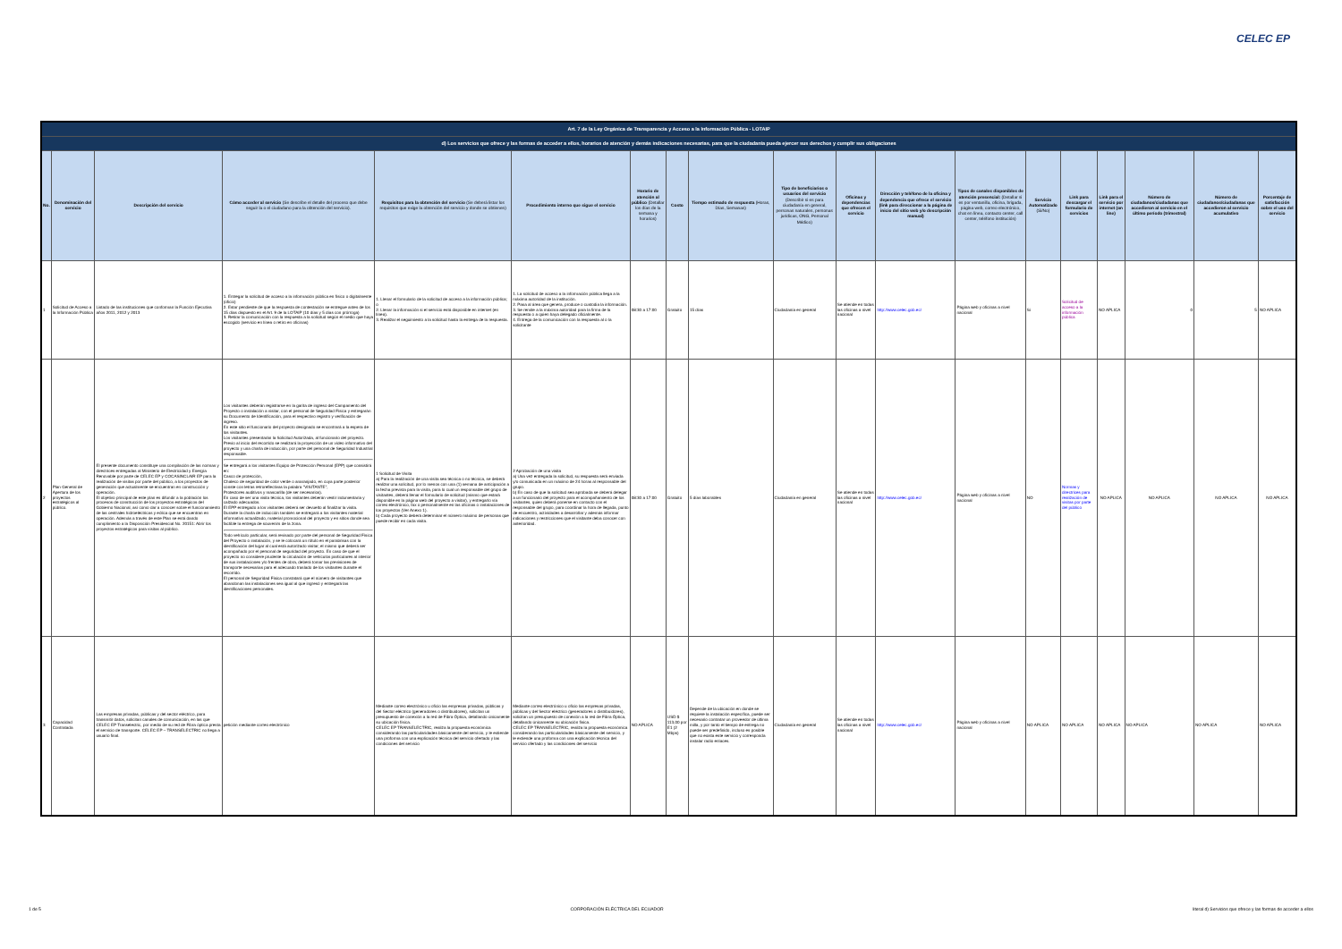CELEC EP
| Art. 7 de la Ley Orgánica de Transparencia y Acceso a la Información Pública - LOTAIP | | | | | | | | | | | | | | | | | | |
| d) Los servicios que ofrece y las formas de acceder a ellos, horarios de atención y demás indicaciones necesarias, para que la ciudadanía pueda ejercer sus derechos y cumplir sus obligaciones | | | | | | | | | | | | | | | | | | |
| No. | Denominación del servicio | Descripción del servicio | Cómo acceder al servicio (Se describe el detalle del proceso que debe seguir la o el ciudadano para la obtención del servicio). | Requisitos para la obtención del servicio (Se deberá listar los requisitos que exige la obtención del servicio y donde se obtienen) | Procedimiento interno que sigue el servicio | Horario de atención al público (Detallar los días de la semana y horarios) | Costo | Tiempo estimado de respuesta (Horas, Días, Semanas) | Tipo de beneficiarios o usuarios del servicio (Describir si es para ciudadanía en general, personas naturales, personas jurídicas, ONG, Personal Médico) | Oficinas y dependencias que ofrecen el servicio | Dirección y teléfono de la oficina y dependencia que ofrece el servicio (link para direccionar a la página de inicio del sitio web y/o descripción manual) | Tipos de canales disponibles de atención presencial: (Detallar si es por ventanilla, oficina, brigada, página web, correo electrónico, chat en línea, contacto center, call center, teléfono institución) | Servicio Automatizado (Si/No) | Link para descargar el formulario de servicios | Link para el servicio por internet (on line) | Número de ciudadanos/ciudadanas que accedieron al servicio en el último período (trimestral) | Número de ciudadanos/ciudadanas que accedieron al servicio acumulativo | Porcentaje de satisfacción sobre el uso del servicio |
| 1 | Solicitud de Acceso a la Información Pública | Listado de las instituciones que conforman la Función Ejecutiva años 2011, 2012 y 2013 | 1. Entregar la solicitud de acceso a la información pública en físico o digitalmente (oficio) 2. Estar pendiente de que la respuesta de contestación se entregue antes de los 15 días dispuesto en el Art. 9 de la LOTAIP (10 días y 5 días con prórroga) 3. Retirar la comunicación con la respuesta a la solicitud según el medio que haya escogido (servicio en línea o retiro en oficinas) | 1. Llenar el formulario de la solicitud de acceso a la información pública; o 2. Llenar la información si el servicio está disponible en internet (en línea). 3. Realizar el seguimiento a la solicitud hasta la entrega de la respuesta. | 1. La solicitud de acceso a la información pública llega a la máxima autoridad de la institución. 2. Pasa al área que genera, produce o custodia la información. 3. Se remite a la máxima autoridad para la firma de la respuesta o a quien haya delegado oficialmente. 4. Entrega de la comunicación con la respuesta al o la solicitante | 08:30 a 17:00 | Gratuito | 15 días | Ciudadanía en general | Se atiende en todas las oficinas a nivel nacional | http://www.celec.gob.ec/ | Página web y oficinas a nivel nacional | Si | Solicitud de acceso a la información pública | NO APLICA | 0 | 5 | NO APLICA |
| 2 | Plan General de Apertura de los proyectos estratégicos al público. | El presente documento constituye una compilación de las normas y directrices entregadas al Ministerio de Electricidad y Energía Renovable por parte de CELEC EP y COCASINCLAIR EP para la realización de visitas por parte del público, a los proyectos de generación que actualmente se encuentran en construcción y operación. El objetivo principal de este plan es difundir a la población los procesos de construcción de los proyectos estratégicos del Gobierno Nacional, así como dar a conocer sobre el funcionamiento de las centrales hidroeléctricas y eólica que se encuentran en operación. Además a través de este Plan se está dando cumplimiento a la Disposición Presidencial No. 20151: Abrir los proyectos estratégicos para visitas al público. | Los visitantes deberán registrarse en la garita de ingreso del Campamento del Proyecto o instalación a visitar, con el personal de Seguridad Física y entregarán su Documento de Identificación, para el respectivo registro y verificación de ingreso. En este sitio el funcionario del proyecto designado se encontrará a la espera de los visitantes. Los visitantes presentarán la Solicitud Autorizada, al funcionario del proyecto. Previo al inicio del recorrido se realizará la proyección de un video informativo del proyecto y una charla de inducción, por parte del personal de Seguridad Industrial responsable. Se entregará a los visitantes Equipo de Protección Personal (EPP) que consistirá en: Casco de protección, Chaleco de seguridad de color verde o anaranjado, en cuya parte posterior conste con letras retroreflectivas la palabra "VISITANTE", Protectores auditivos y mascarilla (de ser necesarios). En caso de ser una visita técnica, los visitantes deberán vestir indumentaria y calzado adecuados. El EPP entregado a los visitantes deberá ser devuelto al finalizar la visita. Durante la charla de inducción también se entregará a los visitantes material informativo actualizado, material promocional del proyecto y en sitios donde sea factible la entrega de souvenirs de la zona. Todo vehículo particular, será revisado por parte del personal de Seguridad Física del Proyecto o instalación, y se le colocará un rótulo en el parabrisas con la identificación del lugar al cual está autorizado visitar, el mismo que deberá ser acompañado por el personal de seguridad del proyecto. En caso de que el proyecto no considere prudente la circulación de vehículos particulares al interior de sus instalaciones y/o frentes de obra, deberá tomar las previsiones de transporte necesarias para el adecuado traslado de los visitantes durante el recorrido. El personal de Seguridad Física constatará que el número de visitantes que abandonan las instalaciones sea igual al que ingresó y entregará las identificaciones personales. | 1 Solicitud de Visita a) Para la realización de una visita sea técnica o no técnica, se deberá realizar una solicitud, por lo menos con una (1) semana de anticipación a la fecha prevista para la visita, para lo cual un responsable del grupo de visitantes, deberá llenar el formulario de solicitud (mismo que estará disponible en la página web del proyecto a visitar), y entregarlo vía correo electrónico, fax o personalmente en las oficinas o instalaciones de los proyectos (Ver Anexo 1). b) Cada proyecto deberá determinar el número máximo de personas que puede recibir en cada visita. | 2 Aprobación de una visita a) Una vez entregada la solicitud, su respuesta será enviada y/o comunicada en un máximo de 24 horas al responsable del grupo. b) En caso de que la solicitud sea aprobada se deberá delegar a un funcionario del proyecto para el acompañamiento de los visitantes, quien deberá ponerse en contacto con el responsable del grupo, para coordinar la hora de llegada, punto de encuentro, actividades a desarrollar y además informar indicaciones y restricciones que el visitante deba conocer con anterioridad. | 08:30 a 17:00 | Gratuito | 5 días laborables | Ciudadanía en general | Se atiende en todas las oficinas a nivel nacional | http://www.celec.gob.ec/ | Página web y oficinas a nivel nacional | NO | Normas y directrices para realización de visitas por parte del público | NO APLICA | NO APLICA | NO APLICA | NO APLICA |
| 3 | Capacidad Contratada | Las empresas privadas, públicas y del sector eléctrico, para transmitir datos, solicitan canales de comunicación, en las que CELEC EP Transelectric, por medio de su red de Fibra óptica presta el servicio de transporte. CELEC EP – TRANSELECTRIC no llega a usuario final. | petición mediante correo electrónico | Mediante correo electrónico u oficio las empresas privadas, públicas y del Sector eléctrico (generadores o distribuidores), solicitan un presupuesto de conexión a la red de Fibra Óptica, detallando únicamente su ubicación física. CELEC EP TRANSELECTRIC, realiza la propuesta económica considerando las particularidades básicamente del servicio, y le extiende una proforma con una explicación técnica del servicio ofertado y las condiciones del servicio | Mediante correo electrónico u oficio las empresas privadas, públicas y del Sector eléctrico (generadores o distribuidores), solicitan un presupuesto de conexión a la red de Fibra Óptica, detallando únicamente su ubicación física. CELEC EP TRANSELECTRIC, realiza la propuesta económica considerando las particularidades básicamente del servicio, y le extiende una proforma con una explicación técnica del servicio ofertado y las condiciones del servicio | NO APLICA | USD $ 113,00 por E1 (2 Mbps) | Depende de la ubicación en donde se requiere la instalación específica, puede ser necesario contratar un proveedor de última milla, y por tanto el tiempo de entrega no puede ser predefinido, incluso es posible que no exista este servicio y corresponda instalar radio enlaces. | Ciudadanía en general | Se atiende en todas las oficinas a nivel nacional | http://www.celec.gob.ec/ | Página web y oficinas a nivel nacional | NO APLICA | NO APLICA | NO APLICA | NO APLICA | NO APLICA | NO APLICA |
1 de 5 CORPORACIÓN ELÉCTRICA DEL ECUADOR literal d) Servicios que ofrece y las formas de acceder a ellos